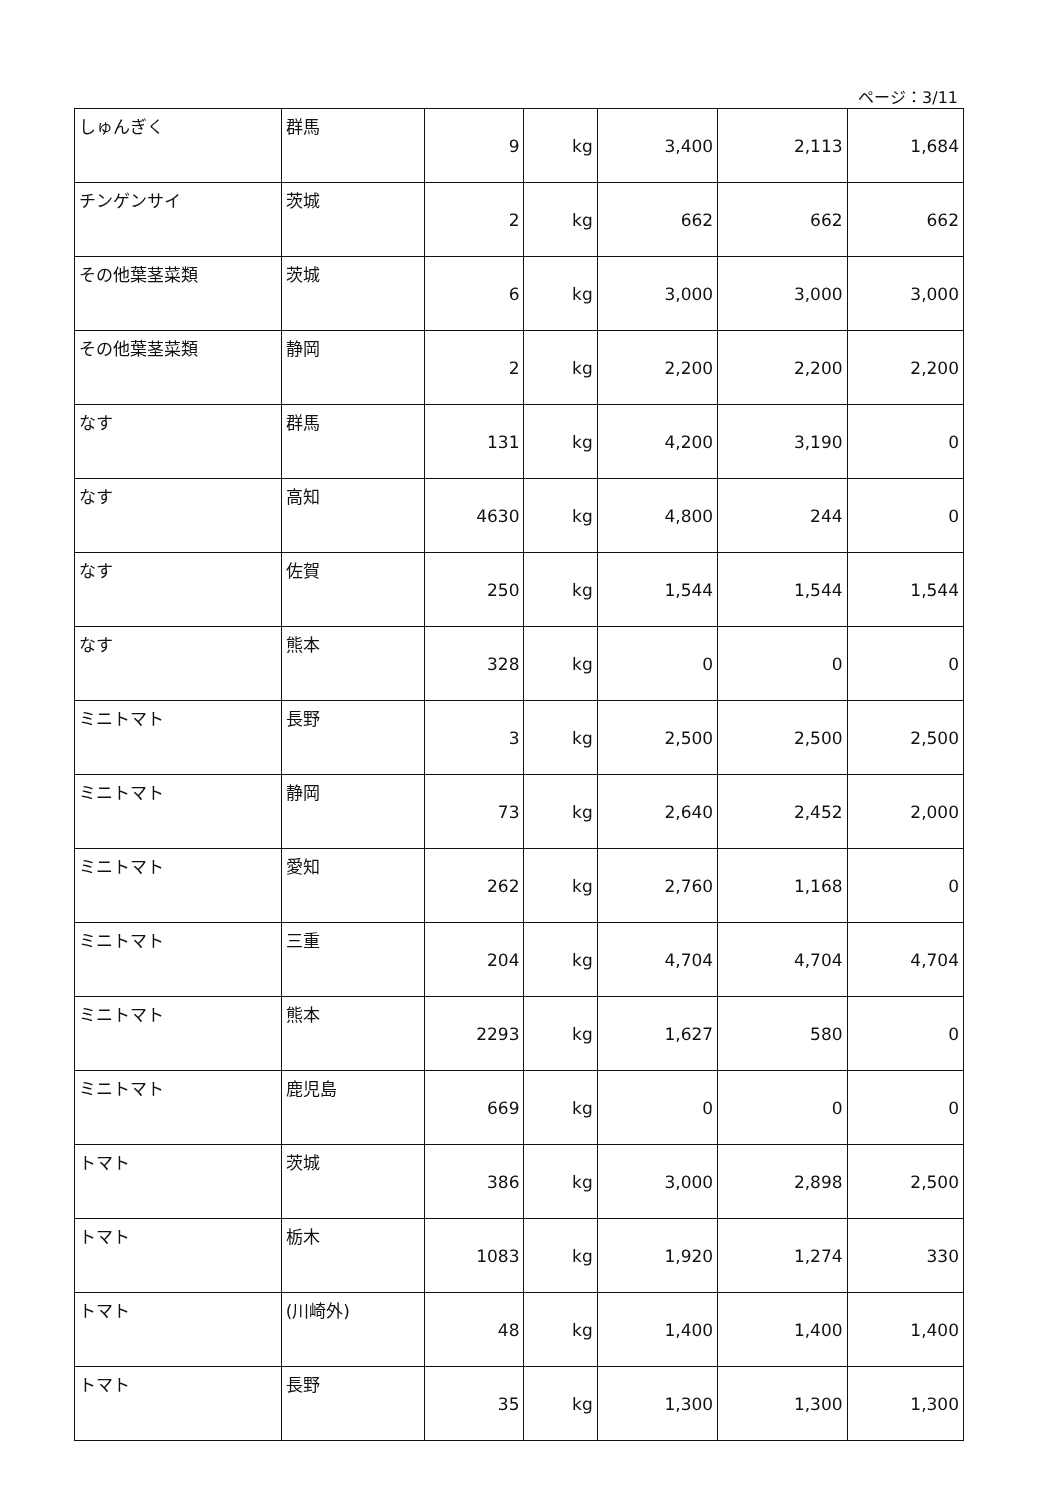ページ：3/11
| しゅんぎく | 群馬 | 9 | kg | 3,400 | 2,113 | 1,684 |
| チンゲンサイ | 茨城 | 2 | kg | 662 | 662 | 662 |
| その他葉茎菜類 | 茨城 | 6 | kg | 3,000 | 3,000 | 3,000 |
| その他葉茎菜類 | 静岡 | 2 | kg | 2,200 | 2,200 | 2,200 |
| なす | 群馬 | 131 | kg | 4,200 | 3,190 | 0 |
| なす | 高知 | 4630 | kg | 4,800 | 244 | 0 |
| なす | 佐賀 | 250 | kg | 1,544 | 1,544 | 1,544 |
| なす | 熊本 | 328 | kg | 0 | 0 | 0 |
| ミニトマト | 長野 | 3 | kg | 2,500 | 2,500 | 2,500 |
| ミニトマト | 静岡 | 73 | kg | 2,640 | 2,452 | 2,000 |
| ミニトマト | 愛知 | 262 | kg | 2,760 | 1,168 | 0 |
| ミニトマト | 三重 | 204 | kg | 4,704 | 4,704 | 4,704 |
| ミニトマト | 熊本 | 2293 | kg | 1,627 | 580 | 0 |
| ミニトマト | 鹿児島 | 669 | kg | 0 | 0 | 0 |
| トマト | 茨城 | 386 | kg | 3,000 | 2,898 | 2,500 |
| トマト | 栃木 | 1083 | kg | 1,920 | 1,274 | 330 |
| トマト | (川崎外) | 48 | kg | 1,400 | 1,400 | 1,400 |
| トマト | 長野 | 35 | kg | 1,300 | 1,300 | 1,300 |